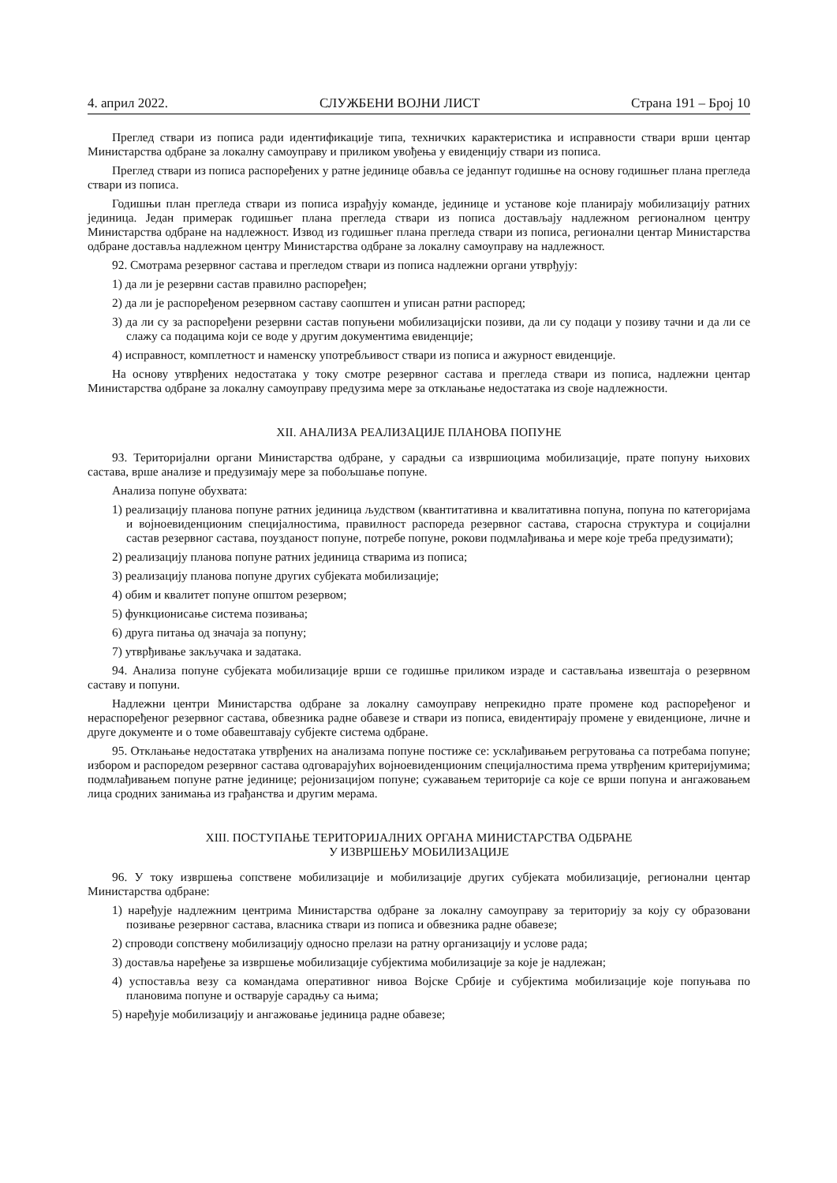4. април 2022. СЛУЖБЕНИ ВОЈНИ ЛИСТ Страна 191 – Број 10
Преглед ствари из пописа ради идентификације типа, техничких карактеристика и исправности ствари врши центар Министарства одбране за локалну самоуправу и приликом увођења у евиденцију ствари из пописа.
Преглед ствари из пописа распоређених у ратне јединице обавља се једанпут годишње на основу годишњег плана прегледа ствари из пописа.
Годишњи план прегледа ствари из пописа израђују команде, јединице и установе које планирају мобилизацију ратних јединица. Један примерак годишњег плана прегледа ствари из пописа достављају надлежном регионалном центру Министарства одбране на надлежност. Извод из годишњег плана прегледа ствари из пописа, регионални центар Министарства одбране доставља надлежном центру Министарства одбране за локалну самоуправу на надлежност.
92. Смотрама резервног састава и прегледом ствари из пописа надлежни органи утврђују:
1) да ли је резервни састав правилно распоређен;
2) да ли је распоређеном резервном саставу саопштен и уписан ратни распоред;
3) да ли су за распоређени резервни састав попуњени мобилизацијски позиви, да ли су подаци у позиву тачни и да ли се слажу са подацима који се воде у другим документима евиденције;
4) исправност, комплетност и наменску употребљивост ствари из пописа и ажурност евиденције.
На основу утврђених недостатака у току смотре резервног састава и прегледа ствари из пописа, надлежни центар Министарства одбране за локалну самоуправу предузима мере за отклањање недостатака из своје надлежности.
XII. АНАЛИЗА РЕАЛИЗАЦИЈЕ ПЛАНОВА ПОПУНЕ
93. Територијални органи Министарства одбране, у сарадњи са извршиоцима мобилизације, прате попуну њихових састава, врше анализе и предузимају мере за побољшање попуне.
Анализа попуне обухвата:
1) реализацију планова попуне ратних јединица људством (квантитативна и квалитативна попуна, попуна по категоријама и војноевиденционим специјалностима, правилност распореда резервног састава, старосна структура и социјални састав резервног састава, поузданост попуне, потребе попуне, рокови подмлађивања и мере које треба предузимати);
2) реализацију планова попуне ратних јединица стварима из пописа;
3) реализацију планова попуне других субјеката мобилизације;
4) обим и квалитет попуне општом резервом;
5) функционисање система позивања;
6) друга питања од значаја за попуну;
7) утврђивање закључака и задатака.
94. Анализа попуне субјеката мобилизације врши се годишње приликом израде и састављања извештаја о резервном саставу и попуни.
Надлежни центри Министарства одбране за локалну самоуправу непрекидно прате промене код распоређеног и нераспоређеног резервног састава, обвезника радне обавезе и ствари из пописа, евидентирају промене у евиденционе, личне и друге документе и о томе обавештавају субјекте система одбране.
95. Отклањање недостатака утврђених на анализама попуне постиже се: усклађивањем регрутовања са потребама попуне; избором и распоредом резервног састава одговарајућих војноевиденционим специјалностима према утврђеним критеријумима; подмлађивањем попуне ратне јединице; рејонизацијом попуне; сужавањем територије са које се врши попуна и ангажовањем лица сродних занимања из грађанства и другим мерама.
XIII. ПОСТУПАЊЕ ТЕРИТОРИЈАЛНИХ ОРГАНА МИНИСТАРСТВА ОДБРАНЕ
У ИЗВРШЕЊУ МОБИЛИЗАЦИЈЕ
96. У току извршења сопствене мобилизације и мобилизације других субјеката мобилизације, регионални центар Министарства одбране:
1) наређује надлежним центрима Министарства одбране за локалну самоуправу за територију за коју су образовани позивање резервног састава, власника ствари из пописа и обвезника радне обавезе;
2) спроводи сопствену мобилизацију односно прелази на ратну организацију и услове рада;
3) доставља наређење за извршење мобилизације субјектима мобилизације за које је надлежан;
4) успоставља везу са командама оперативног нивоа Војске Србије и субјектима мобилизације које попуњава по плановима попуне и остварује сарадњу са њима;
5) наређује мобилизацију и ангажовање јединица радне обавезе;